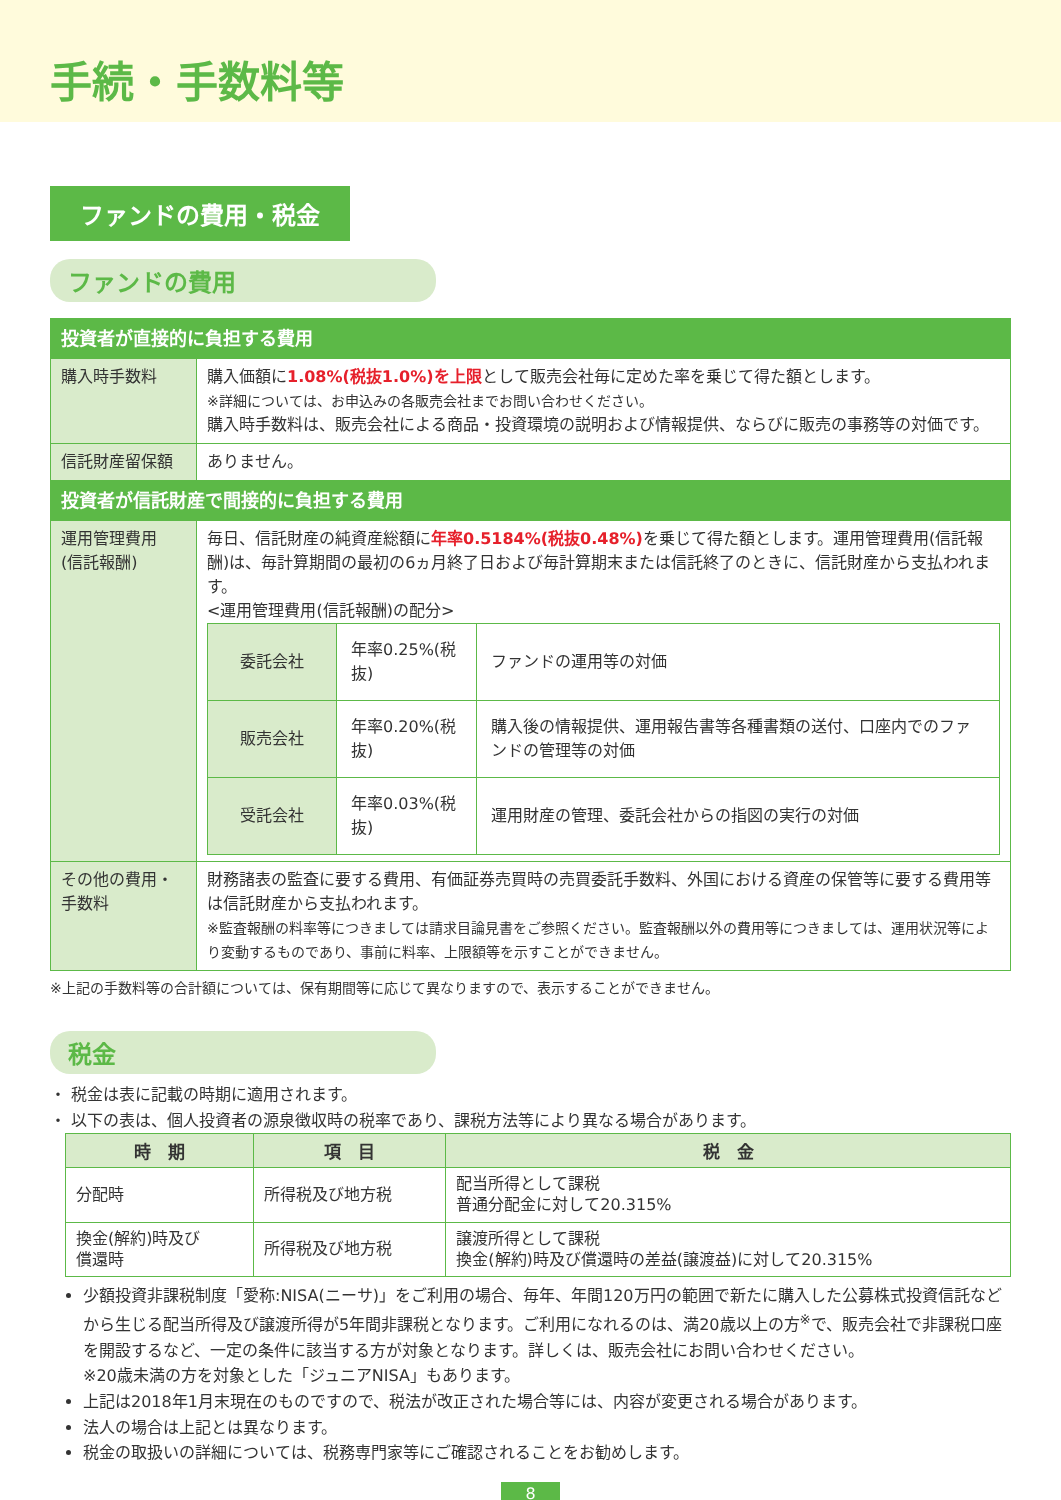手続・手数料等
ファンドの費用・税金
ファンドの費用
| 投資者が直接的に負担する費用 | |
| 購入時手数料 | 購入価額に 1.08%(税抜1.0%)を上限 として販売会社毎に定めた率を乗じて得た額とします。 ※詳細については、お申込みの各販売会社までお問い合わせください。 購入時手数料は、販売会社による商品・投資環境の説明および情報提供、ならびに販売の事務等の対価です。 |
| 信託財産留保額 | ありません。 |
| 投資者が信託財産で間接的に負担する費用 | |
| 運用管理費用 (信託報酬) | 毎日、信託財産の純資産総額に 年率0.5184%(税抜0.48%) を乗じて得た額とします。運用管理費用(信託報酬)は、毎計算期間の最初の6ヵ月終了日および毎計算期末または信託終了のときに、信託財産から支払われます。 <運用管理費用(信託報酬)の配分> / 委託会社 / 年率0.25%(税抜) / ファンドの運用等の対価 / / 販売会社 / 年率0.20%(税抜) / 購入後の情報提供、運用報告書等各種書類の送付、口座内でのファンドの管理等の対価 / / 受託会社 / 年率0.03%(税抜) / 運用財産の管理、委託会社からの指図の実行の対価 / |
| その他の費用・手数料 | 財務諸表の監査に要する費用、有価証券売買時の売買委託手数料、外国における資産の保管等に要する費用等は信託財産から支払われます。 ※監査報酬の料率等につきましては請求目論見書をご参照ください。監査報酬以外の費用等につきましては、運用状況等により変動するものであり、事前に料率、上限額等を示すことができません。 |
※上記の手数料等の合計額については、保有期間等に応じて異なりますので、表示することができません。
税金
・ 税金は表に記載の時期に適用されます。
・ 以下の表は、個人投資者の源泉徴収時の税率であり、課税方法等により異なる場合があります。
| 時 期 | 項 目 | 税 金 |
| --- | --- | --- |
| 分配時 | 所得税及び地方税 | 配当所得として課税 普通分配金に対して20.315% |
| 換金(解約)時及び 償還時 | 所得税及び地方税 | 譲渡所得として課税 換金(解約)時及び償還時の差益(譲渡益)に対して20.315% |
少額投資非課税制度「愛称:NISA(ニーサ)」をご利用の場合、毎年、年間120万円の範囲で新たに購入した公募株式投資信託などから生じる配当所得及び譲渡所得が5年間非課税となります。ご利用になれるのは、満20歳以上の方<sup>※</sup>で、販売会社で非課税口座を開設するなど、一定の条件に該当する方が対象となります。詳しくは、販売会社にお問い合わせください。
※20歳未満の方を対象とした「ジュニアNISA」もあります。
上記は2018年1月末現在のものですので、税法が改正された場合等には、内容が変更される場合があります。
法人の場合は上記とは異なります。
税金の取扱いの詳細については、税務専門家等にご確認されることをお勧めします。
8